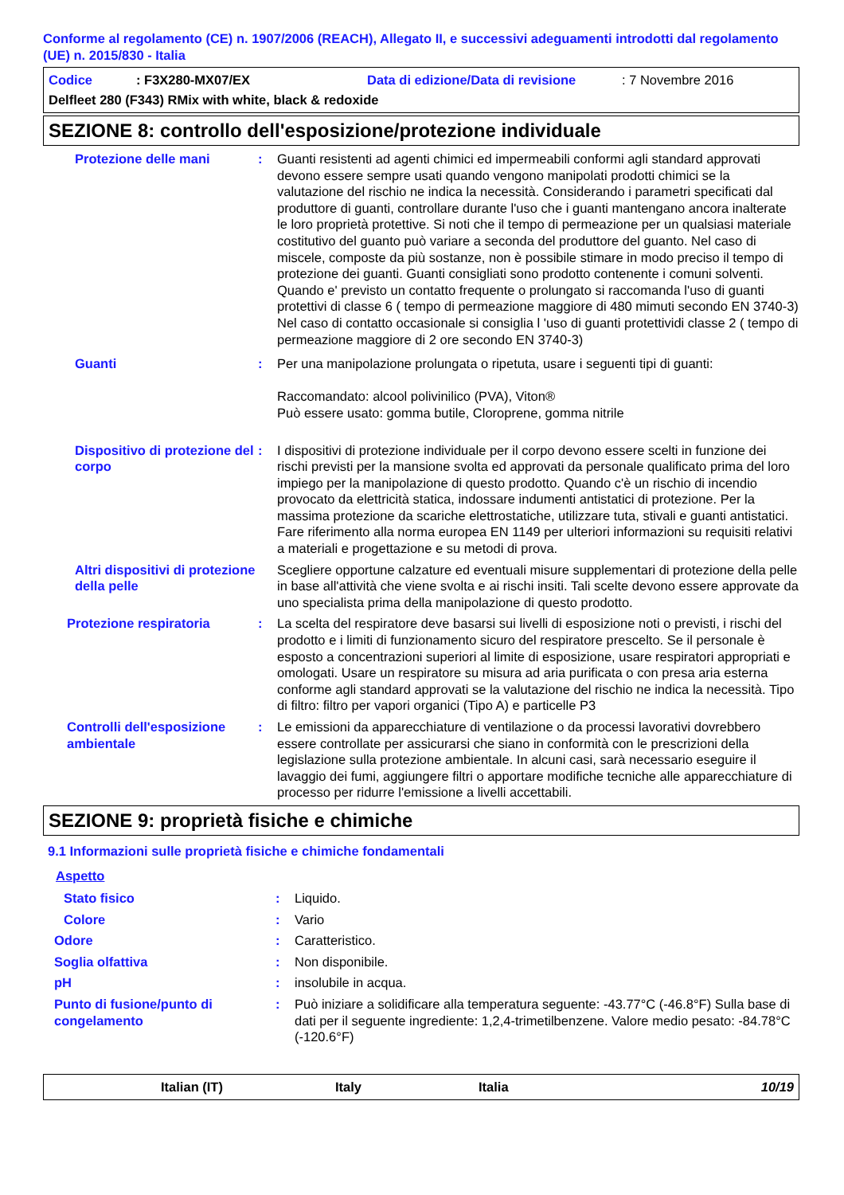Conforme al regolamento (CE) n. 1907/2006 (REACH), Allegato II, e successivi adeguamenti introdotti dal regolamento (UE) n. 2015/830 - Italia
Codice: F3X280-MX07/EX Data di edizione/Data di revisione: 7 Novembre 2016
Delfleet 280 (F343) RMix with white, black & redoxide
SEZIONE 8: controllo dell'esposizione/protezione individuale
Protezione delle mani : Guanti resistenti ad agenti chimici ed impermeabili conformi agli standard approvati devono essere sempre usati quando vengono manipolati prodotti chimici se la valutazione del rischio ne indica la necessità. Considerando i parametri specificati dal produttore di guanti, controllare durante l'uso che i guanti mantengano ancora inalterate le loro proprietà protettive. Si noti che il tempo di permeazione per un qualsiasi materiale costitutivo del guanto può variare a seconda del produttore del guanto. Nel caso di miscele, composte da più sostanze, non è possibile stimare in modo preciso il tempo di protezione dei guanti. Guanti consigliati sono prodotto contenente i comuni solventi. Quando e' previsto un contatto frequente o prolungato si raccomanda l'uso di guanti protettivi di classe 6 ( tempo di permeazione maggiore di 480 mimuti secondo EN 3740-3) Nel caso di contatto occasionale si consiglia l 'uso di guanti protettividi classe 2 ( tempo di permeazione maggiore di 2 ore secondo EN 3740-3)
Guanti : Per una manipolazione prolungata o ripetuta, usare i seguenti tipi di guanti:
Raccomandato: alcool polivinilico (PVA), Viton®
Può essere usato: gomma butile, Cloroprene, gomma nitrile
Dispositivo di protezione del corpo
: I dispositivi di protezione individuale per il corpo devono essere scelti in funzione dei rischi previsti per la mansione svolta ed approvati da personale qualificato prima del loro impiego per la manipolazione di questo prodotto. Quando c'è un rischio di incendio provocato da elettricità statica, indossare indumenti antistatici di protezione. Per la massima protezione da scariche elettrostatiche, utilizzare tuta, stivali e guanti antistatici. Fare riferimento alla norma europea EN 1149 per ulteriori informazioni su requisiti relativi a materiali e progettazione e su metodi di prova.
Altri dispositivi di protezione della pelle
Scegliere opportune calzature ed eventuali misure supplementari di protezione della pelle in base all'attività che viene svolta e ai rischi insiti. Tali scelte devono essere approvate da uno specialista prima della manipolazione di questo prodotto.
Protezione respiratoria : La scelta del respiratore deve basarsi sui livelli di esposizione noti o previsti, i rischi del prodotto e i limiti di funzionamento sicuro del respiratore prescelto. Se il personale è esposto a concentrazioni superiori al limite di esposizione, usare respiratori appropriati e omologati. Usare un respiratore su misura ad aria purificata o con presa aria esterna conforme agli standard approvati se la valutazione del rischio ne indica la necessità. Tipo di filtro: filtro per vapori organici (Tipo A) e particelle P3
Controlli dell'esposizione ambientale
: Le emissioni da apparecchiature di ventilazione o da processi lavorativi dovrebbero essere controllate per assicurarsi che siano in conformità con le prescrizioni della legislazione sulla protezione ambientale. In alcuni casi, sarà necessario eseguire il lavaggio dei fumi, aggiungere filtri o apportare modifiche tecniche alle apparecchiature di processo per ridurre l'emissione a livelli accettabili.
SEZIONE 9: proprietà fisiche e chimiche
9.1 Informazioni sulle proprietà fisiche e chimiche fondamentali
Aspetto
Stato fisico : Liquido.
Colore : Vario
Odore : Caratteristico.
Soglia olfattiva : Non disponibile.
pH : insolubile in acqua.
Punto di fusione/punto di congelamento
: Può iniziare a solidificare alla temperatura seguente: -43.77°C (-46.8°F) Sulla base di dati per il seguente ingrediente: 1,2,4-trimetilbenzene. Valore medio pesato: -84.78°C (-120.6°F)
Italian (IT) Italy Italia 10/19